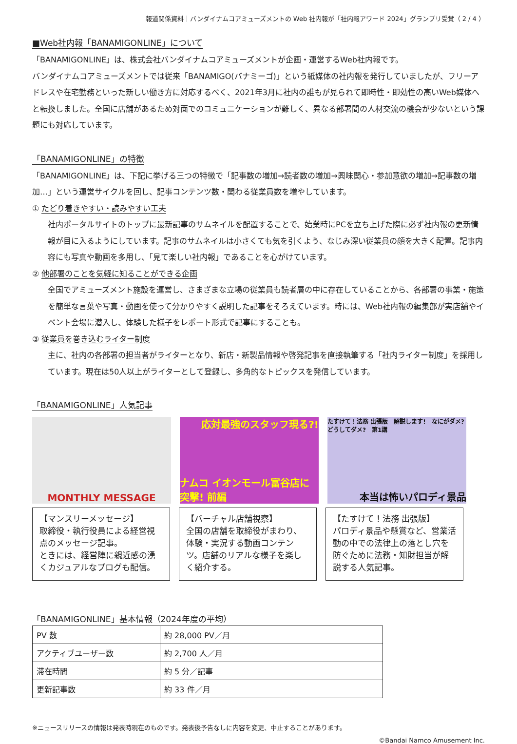報道関係資料｜バンダイナムコアミューズメントの Web 社内報が「社内報アワード 2024」グランプリ受賞（ 2 / 4 ）
■Web社内報「BANAMIGONLINE」について
「BANAMIGONLINE」は、株式会社バンダイナムコアミューズメントが企画・運営するWeb社内報です。
バンダイナムコアミューズメントでは従来「BANAMIGO(バナミーゴ)」という紙媒体の社内報を発行していましたが、フリーアドレスや在宅勤務といった新しい働き方に対応するべく、2021年3月に社内の誰もが見られて即時性・即効性の高いWeb媒体へと転換しました。全国に店舗があるため対面でのコミュニケーションが難しく、異なる部署間の人材交流の機会が少ないという課題にも対応しています。
「BANAMIGONLINE」の特徴
「BANAMIGONLINE」は、下記に挙げる三つの特徴で「記事数の増加→読者数の増加→興味関心・参加意欲の増加→記事数の増加…」という運営サイクルを回し、記事コンテンツ数・関わる従業員数を増やしています。
① たどり着きやすい・読みやすい工夫
社内ポータルサイトのトップに最新記事のサムネイルを配置することで、始業時にPCを立ち上げた際に必ず社内報の更新情報が目に入るようにしています。記事のサムネイルは小さくても気を引くよう、なじみ深い従業員の顔を大きく配置。記事内容にも写真や動画を多用し、「見て楽しい社内報」であることを心がけています。
② 他部署のことを気軽に知ることができる企画
全国でアミューズメント施設を運営し、さまざまな立場の従業員も読者層の中に存在していることから、各部署の事業・施策を簡単な言葉や写真・動画を使って分かりやすく説明した記事をそろえています。時には、Web社内報の編集部が実店舗やイベント会場に潜入し、体験した様子をレポート形式で記事にすることも。
③ 従業員を巻き込むライター制度
主に、社内の各部署の担当者がライターとなり、新店・新製品情報や啓発記事を直接執筆する「社内ライター制度」を採用しています。現在は50人以上がライターとして登録し、多角的なトピックスを発信しています。
「BANAMIGONLINE」人気記事
MONTHLY MESSAGE 応対最強のスタッフ現る?!
ナムコ イオンモール富谷店に突撃! 前編
たすけて！法務 出張版　解説します!　なにがダメ? どうしてダメ?　第1講
本当は怖いパロディ景品
【マンスリーメッセージ】
取締役・執行役員による経営視点のメッセージ記事。
ときには、経営陣に親近感の湧くカジュアルなブログも配信。
【バーチャル店舗視察】
全国の店舗を取締役がまわり、体験・実況する動画コンテンツ。店舗のリアルな様子を楽しく紹介する。
【たすけて！法務 出張版】
パロディ景品や懸賞など、営業活動の中での法律上の落とし穴を防ぐために法務・知財担当が解説する人気記事。
「BANAMIGONLINE」基本情報（2024年度の平均）
| PV 数 | 約 28,000 PV／月 |
| アクティブユーザー数 | 約 2,700 人／月 |
| 滞在時間 | 約 5 分／記事 |
| 更新記事数 | 約 33 件／月 |
※ニュースリリースの情報は発表時現在のものです。発表後予告なしに内容を変更、中止することがあります。
©Bandai Namco Amusement Inc.